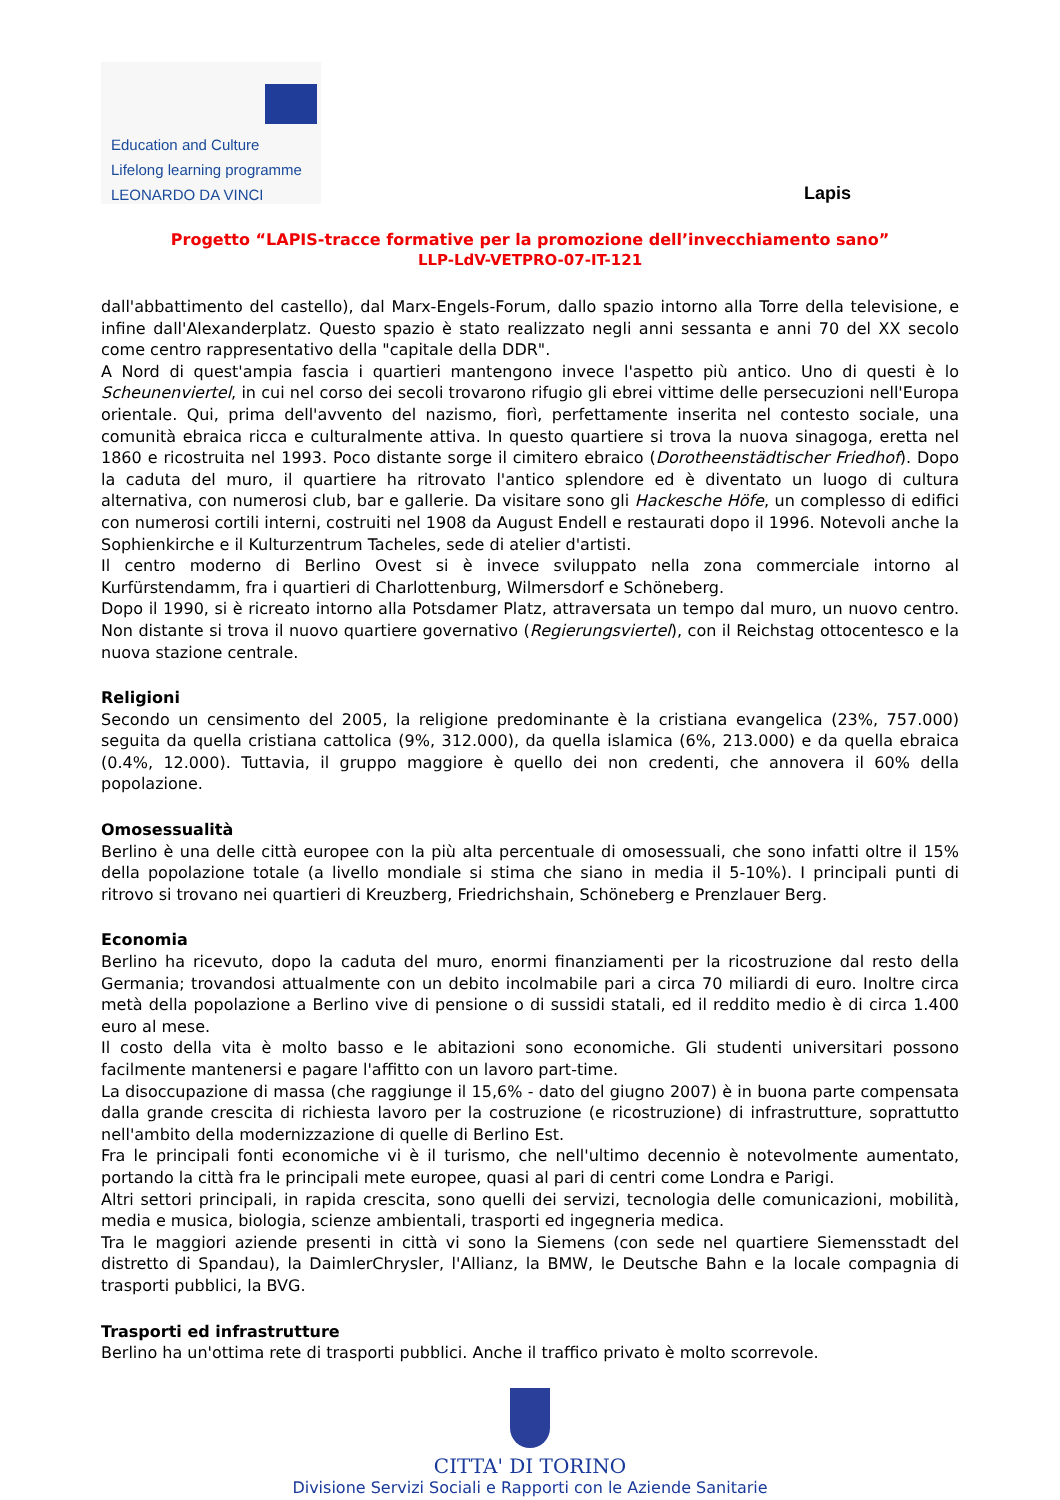Education and Culture
Lifelong learning programme
LEONARDO DA VINCI
Lapis
Progetto “LAPIS-tracce formative per la promozione dell’invecchiamento sano”
LLP-LdV-VETPRO-07-IT-121
dall'abbattimento del castello), dal Marx-Engels-Forum, dallo spazio intorno alla Torre della televisione, e infine dall'Alexanderplatz. Questo spazio è stato realizzato negli anni sessanta e anni 70 del XX secolo come centro rappresentativo della "capitale della DDR".
A Nord di quest'ampia fascia i quartieri mantengono invece l'aspetto più antico. Uno di questi è lo Scheunenviertel, in cui nel corso dei secoli trovarono rifugio gli ebrei vittime delle persecuzioni nell'Europa orientale. Qui, prima dell'avvento del nazismo, fiorì, perfettamente inserita nel contesto sociale, una comunità ebraica ricca e culturalmente attiva. In questo quartiere si trova la nuova sinagoga, eretta nel 1860 e ricostruita nel 1993. Poco distante sorge il cimitero ebraico (Dorotheenstädtischer Friedhof). Dopo la caduta del muro, il quartiere ha ritrovato l'antico splendore ed è diventato un luogo di cultura alternativa, con numerosi club, bar e gallerie. Da visitare sono gli Hackesche Höfe, un complesso di edifici con numerosi cortili interni, costruiti nel 1908 da August Endell e restaurati dopo il 1996. Notevoli anche la Sophienkirche e il Kulturzentrum Tacheles, sede di atelier d'artisti.
Il centro moderno di Berlino Ovest si è invece sviluppato nella zona commerciale intorno al Kurfürstendamm, fra i quartieri di Charlottenburg, Wilmersdorf e Schöneberg.
Dopo il 1990, si è ricreato intorno alla Potsdamer Platz, attraversata un tempo dal muro, un nuovo centro. Non distante si trova il nuovo quartiere governativo (Regierungsviertel), con il Reichstag ottocentesco e la nuova stazione centrale.
Religioni
Secondo un censimento del 2005, la religione predominante è la cristiana evangelica (23%, 757.000) seguita da quella cristiana cattolica (9%, 312.000), da quella islamica (6%, 213.000) e da quella ebraica (0.4%, 12.000). Tuttavia, il gruppo maggiore è quello dei non credenti, che annovera il 60% della popolazione.
Omosessualità
Berlino è una delle città europee con la più alta percentuale di omosessuali, che sono infatti oltre il 15% della popolazione totale (a livello mondiale si stima che siano in media il 5-10%). I principali punti di ritrovo si trovano nei quartieri di Kreuzberg, Friedrichshain, Schöneberg e Prenzlauer Berg.
Economia
Berlino ha ricevuto, dopo la caduta del muro, enormi finanziamenti per la ricostruzione dal resto della Germania; trovandosi attualmente con un debito incolmabile pari a circa 70 miliardi di euro. Inoltre circa metà della popolazione a Berlino vive di pensione o di sussidi statali, ed il reddito medio è di circa 1.400 euro al mese.
Il costo della vita è molto basso e le abitazioni sono economiche. Gli studenti universitari possono facilmente mantenersi e pagare l'affitto con un lavoro part-time.
La disoccupazione di massa (che raggiunge il 15,6% - dato del giugno 2007) è in buona parte compensata dalla grande crescita di richiesta lavoro per la costruzione (e ricostruzione) di infrastrutture, soprattutto nell'ambito della modernizzazione di quelle di Berlino Est.
Fra le principali fonti economiche vi è il turismo, che nell'ultimo decennio è notevolmente aumentato, portando la città fra le principali mete europee, quasi al pari di centri come Londra e Parigi.
Altri settori principali, in rapida crescita, sono quelli dei servizi, tecnologia delle comunicazioni, mobilità, media e musica, biologia, scienze ambientali, trasporti ed ingegneria medica.
Tra le maggiori aziende presenti in città vi sono la Siemens (con sede nel quartiere Siemensstadt del distretto di Spandau), la DaimlerChrysler, l'Allianz, la BMW, le Deutsche Bahn e la locale compagnia di trasporti pubblici, la BVG.
Trasporti ed infrastrutture
Berlino ha un'ottima rete di trasporti pubblici. Anche il traffico privato è molto scorrevole.
CITTA' DI TORINO
Divisione Servizi Sociali e Rapporti con le Aziende Sanitarie